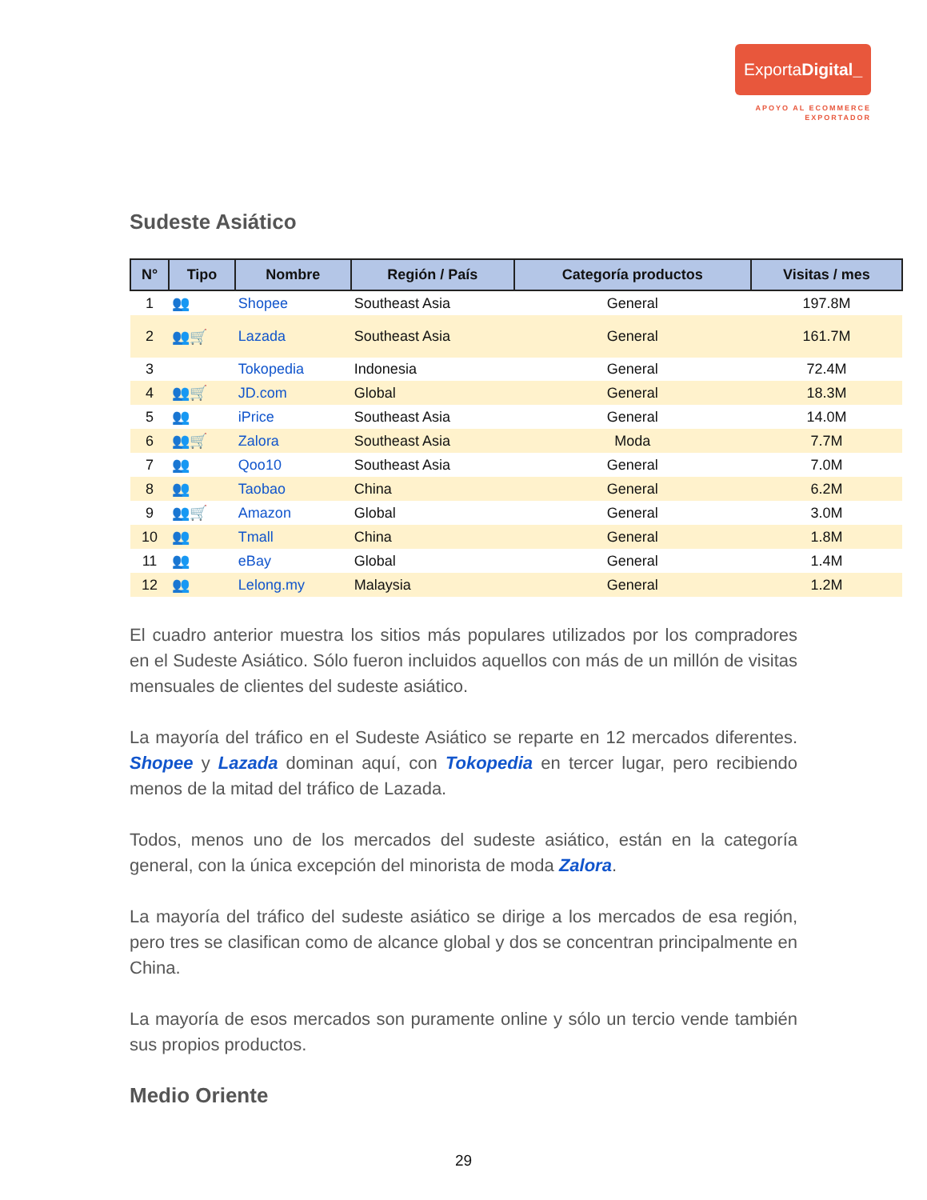ExportaDigital_
APOYO AL ECOMMERCE
EXPORTADOR
Sudeste Asiático
| N° | Tipo | Nombre | Región / País | Categoría productos | Visitas / mes |
| --- | --- | --- | --- | --- | --- |
| 1 | 👥 | Shopee | Southeast Asia | General | 197.8M |
| 2 | 👥🛒 | Lazada | Southeast Asia | General | 161.7M |
| 3 | | Tokopedia | Indonesia | General | 72.4M |
| 4 | 👥🛒 | JD.com | Global | General | 18.3M |
| 5 | 👥 | iPrice | Southeast Asia | General | 14.0M |
| 6 | 👥🛒 | Zalora | Southeast Asia | Moda | 7.7M |
| 7 | 👥 | Qoo10 | Southeast Asia | General | 7.0M |
| 8 | 👥 | Taobao | China | General | 6.2M |
| 9 | 👥🛒 | Amazon | Global | General | 3.0M |
| 10 | 👥 | Tmall | China | General | 1.8M |
| 11 | 👥 | eBay | Global | General | 1.4M |
| 12 | 👥 | Lelong.my | Malaysia | General | 1.2M |
El cuadro anterior muestra los sitios más populares utilizados por los compradores en el Sudeste Asiático. Sólo fueron incluidos aquellos con más de un millón de visitas mensuales de clientes del sudeste asiático.
La mayoría del tráfico en el Sudeste Asiático se reparte en 12 mercados diferentes. Shopee y Lazada dominan aquí, con Tokopedia en tercer lugar, pero recibiendo menos de la mitad del tráfico de Lazada.
Todos, menos uno de los mercados del sudeste asiático, están en la categoría general, con la única excepción del minorista de moda Zalora.
La mayoría del tráfico del sudeste asiático se dirige a los mercados de esa región, pero tres se clasifican como de alcance global y dos se concentran principalmente en China.
La mayoría de esos mercados son puramente online y sólo un tercio vende también sus propios productos.
Medio Oriente
29